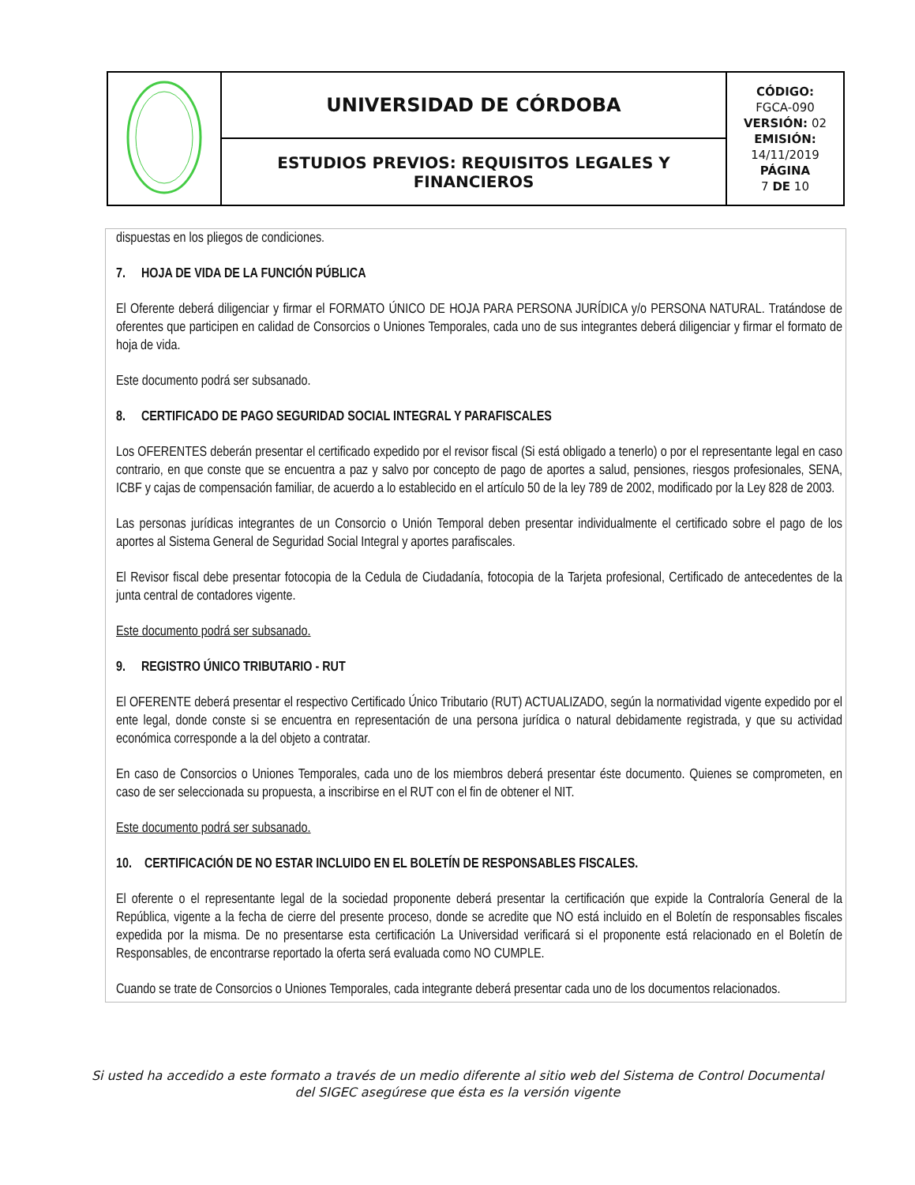| | UNIVERSIDAD DE CÓRDOBA | CÓDIGO: FGCA-090 VERSIÓN: 02 EMISIÓN: 14/11/2019 PÁGINA 7 DE 10 |
| | ESTUDIOS PREVIOS: REQUISITOS LEGALES Y FINANCIEROS | |
dispuestas en los pliegos de condiciones.
7. HOJA DE VIDA DE LA FUNCIÓN PÚBLICA
El Oferente deberá diligenciar y firmar el FORMATO ÚNICO DE HOJA PARA PERSONA JURÍDICA y/o PERSONA NATURAL. Tratándose de oferentes que participen en calidad de Consorcios o Uniones Temporales, cada uno de sus integrantes deberá diligenciar y firmar el formato de hoja de vida.
Este documento podrá ser subsanado.
8. CERTIFICADO DE PAGO SEGURIDAD SOCIAL INTEGRAL Y PARAFISCALES
Los OFERENTES deberán presentar el certificado expedido por el revisor fiscal (Si está obligado a tenerlo) o por el representante legal en caso contrario, en que conste que se encuentra a paz y salvo por concepto de pago de aportes a salud, pensiones, riesgos profesionales, SENA, ICBF y cajas de compensación familiar, de acuerdo a lo establecido en el artículo 50 de la ley 789 de 2002, modificado por la Ley 828 de 2003.
Las personas jurídicas integrantes de un Consorcio o Unión Temporal deben presentar individualmente el certificado sobre el pago de los aportes al Sistema General de Seguridad Social Integral y aportes parafiscales.
El Revisor fiscal debe presentar fotocopia de la Cedula de Ciudadanía, fotocopia de la Tarjeta profesional, Certificado de antecedentes de la junta central de contadores vigente.
Este documento podrá ser subsanado.
9. REGISTRO ÚNICO TRIBUTARIO - RUT
El OFERENTE deberá presentar el respectivo Certificado Único Tributario (RUT) ACTUALIZADO, según la normatividad vigente expedido por el ente legal, donde conste si se encuentra en representación de una persona jurídica o natural debidamente registrada, y que su actividad económica corresponde a la del objeto a contratar.
En caso de Consorcios o Uniones Temporales, cada uno de los miembros deberá presentar éste documento. Quienes se comprometen, en caso de ser seleccionada su propuesta, a inscribirse en el RUT con el fin de obtener el NIT.
Este documento podrá ser subsanado.
10. CERTIFICACIÓN DE NO ESTAR INCLUIDO EN EL BOLETÍN DE RESPONSABLES FISCALES.
El oferente o el representante legal de la sociedad proponente deberá presentar la certificación que expide la Contraloría General de la República, vigente a la fecha de cierre del presente proceso, donde se acredite que NO está incluido en el Boletín de responsables fiscales expedida por la misma. De no presentarse esta certificación La Universidad verificará si el proponente está relacionado en el Boletín de Responsables, de encontrarse reportado la oferta será evaluada como NO CUMPLE.
Cuando se trate de Consorcios o Uniones Temporales, cada integrante deberá presentar cada uno de los documentos relacionados.
Si usted ha accedido a este formato a través de un medio diferente al sitio web del Sistema de Control Documental
del SIGEC asegúrese que ésta es la versión vigente